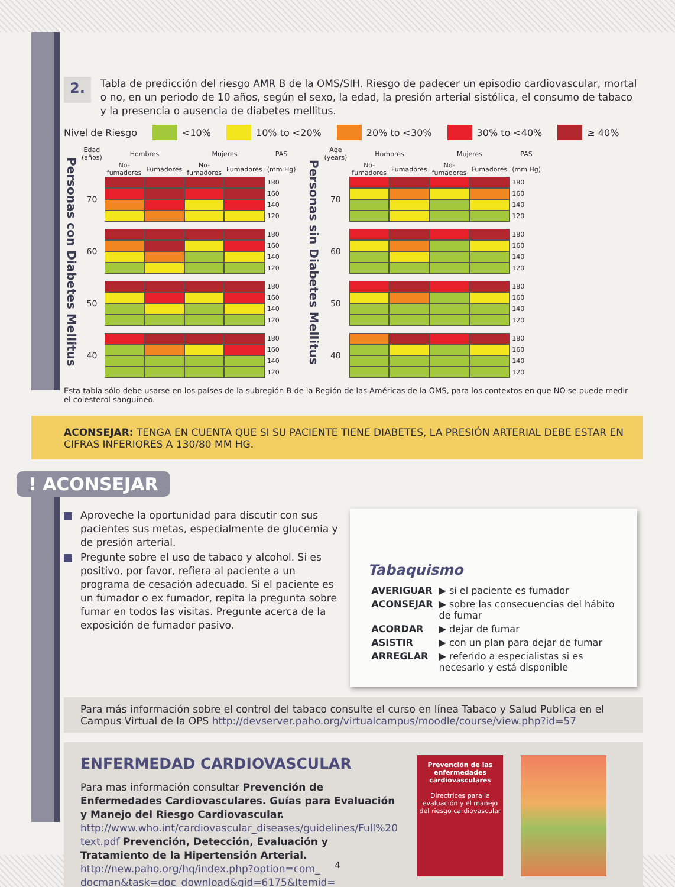2.
Tabla de predicción del riesgo AMR B de la OMS/SIH. Riesgo de padecer un episodio cardiovascular, mortal o no, en un periodo de 10 años, según el sexo, la edad, la presión arterial sistólica, el consumo de tabaco y la presencia o ausencia de diabetes mellitus.
Nivel de Riesgo <10% 10% to <20% 20% to <30% 30% to <40% ≥ 40%
| Personas con Diabetes Mellitus | Edad (años) | Hombres | | Mujeres | | PAS |
| | | No-fumadores | Fumadores | No-fumadores | Fumadores | (mm Hg) |
| | 70 | | | | | 180 |
| | | | | | | 160 |
| | | | | | | 140 |
| | | | | | | 120 |
| | 60 | | | | | 180 |
| | | | | | | 160 |
| | | | | | | 140 |
| | | | | | | 120 |
| | 50 | | | | | 180 |
| | | | | | | 160 |
| | | | | | | 140 |
| | | | | | | 120 |
| | 40 | | | | | 180 |
| | | | | | | 160 |
| | | | | | | 140 |
| | | | | | | 120 |
| Personas sin Diabetes Mellitus | Age (years) | Hombres | | Mujeres | | PAS |
| | | No-fumadores | Fumadores | No-fumadores | Fumadores | (mm Hg) |
| | 70 | | | | | 180 |
| | | | | | | 160 |
| | | | | | | 140 |
| | | | | | | 120 |
| | 60 | | | | | 180 |
| | | | | | | 160 |
| | | | | | | 140 |
| | | | | | | 120 |
| | 50 | | | | | 180 |
| | | | | | | 160 |
| | | | | | | 140 |
| | | | | | | 120 |
| | 40 | | | | | 180 |
| | | | | | | 160 |
| | | | | | | 140 |
| | | | | | | 120 |
Esta tabla sólo debe usarse en los países de la subregión B de la Región de las Américas de la OMS, para los contextos en que NO se puede medir el colesterol sanguíneo.
ACONSEJAR: TENGA EN CUENTA QUE SI SU PACIENTE TIENE DIABETES, LA PRESIÓN ARTERIAL DEBE ESTAR EN CIFRAS INFERIORES A 130/80 MM HG.
! ACONSEJAR
Aproveche la oportunidad para discutir con sus pacientes sus metas, especialmente de glucemia y de presión arterial.
Pregunte sobre el uso de tabaco y alcohol. Si es positivo, por favor, refiera al paciente a un programa de cesación adecuado. Si el paciente es un fumador o ex fumador, repita la pregunta sobre fumar en todos las visitas. Pregunte acerca de la exposición de fumador pasivo.
Tabaquismo
| AVERIGUAR | ▶ si el paciente es fumador |
| ACONSEJAR | ▶ sobre las consecuencias del hábito de fumar |
| ACORDAR | ▶ dejar de fumar |
| ASISTIR | ▶ con un plan para dejar de fumar |
| ARREGLAR | ▶ referido a especialistas si es necesario y está disponible |
Para más información sobre el control del tabaco consulte el curso en línea Tabaco y Salud Publica en el Campus Virtual de la OPS http://devserver.paho.org/virtualcampus/moodle/course/view.php?id=57
ENFERMEDAD CARDIOVASCULAR
Para mas información consultar Prevención de Enfermedades Cardiovasculares. Guías para Evaluación y Manejo del Riesgo Cardiovascular. http://www.who.int/cardiovascular_diseases/guidelines/Full%20 text.pdf Prevención, Detección, Evaluación y Tratamiento de la Hipertensión Arterial. http://new.paho.org/hq/index.php?option=com_ docman&task=doc_download&gid=6175&Itemid=
Prevención de las enfermedades cardiovasculares
Directrices para la evaluación y el manejo del riesgo cardiovascular
4